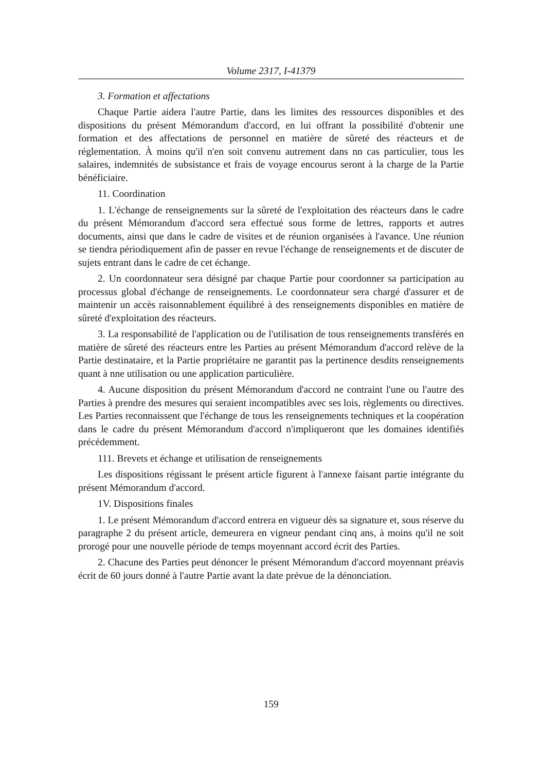Volume 2317, I-41379
3. Formation et affectations
Chaque Partie aidera l'autre Partie, dans les limites des ressources disponibles et des dispositions du présent Mémorandum d'accord, en lui offrant la possibilité d'obtenir une formation et des affectations de personnel en matière de sûreté des réacteurs et de réglementation. À moins qu'il n'en soit convenu autrement dans nn cas particulier, tous les salaires, indemnités de subsistance et frais de voyage encourus seront à la charge de la Partie bénéficiaire.
11. Coordination
1. L'échange de renseignements sur la sûreté de l'exploitation des réacteurs dans le cadre du présent Mémorandum d'accord sera effectué sous forme de lettres, rapports et autres documents, ainsi que dans le cadre de visites et de réunion organisées à l'avance. Une réunion se tiendra périodiquement afin de passer en revue l'échange de renseignements et de discuter de sujets entrant dans le cadre de cet échange.
2. Un coordonnateur sera désigné par chaque Partie pour coordonner sa participation au processus global d'échange de renseignements. Le coordonnateur sera chargé d'assurer et de maintenir un accès raisonnablement équilibré à des renseignements disponibles en matière de sûreté d'exploitation des réacteurs.
3. La responsabilité de l'application ou de l'utilisation de tous renseignements transférés en matière de sûreté des réacteurs entre les Parties au présent Mémorandum d'accord relève de la Partie destinataire, et la Partie propriétaire ne garantit pas la pertinence desdits renseignements quant à nne utilisation ou une application particulière.
4. Aucune disposition du présent Mémorandum d'accord ne contraint l'une ou l'autre des Parties à prendre des mesures qui seraient incompatibles avec ses lois, règlements ou directives. Les Parties reconnaissent que l'échange de tous les renseignements techniques et la coopération dans le cadre du présent Mémorandum d'accord n'impliqueront que les domaines identifiés précédemment.
111. Brevets et échange et utilisation de renseignements
Les dispositions régissant le présent article figurent à l'annexe faisant partie intégrante du présent Mémorandum d'accord.
1V. Dispositions finales
1. Le présent Mémorandum d'accord entrera en vigueur dès sa signature et, sous réserve du paragraphe 2 du présent article, demeurera en vigneur pendant cinq ans, à moins qu'il ne soit prorogé pour une nouvelle période de temps moyennant accord écrit des Parties.
2. Chacune des Parties peut dénoncer le présent Mémorandum d'accord moyennant préavis écrit de 60 jours donné à l'autre Partie avant la date prévue de la dénonciation.
159